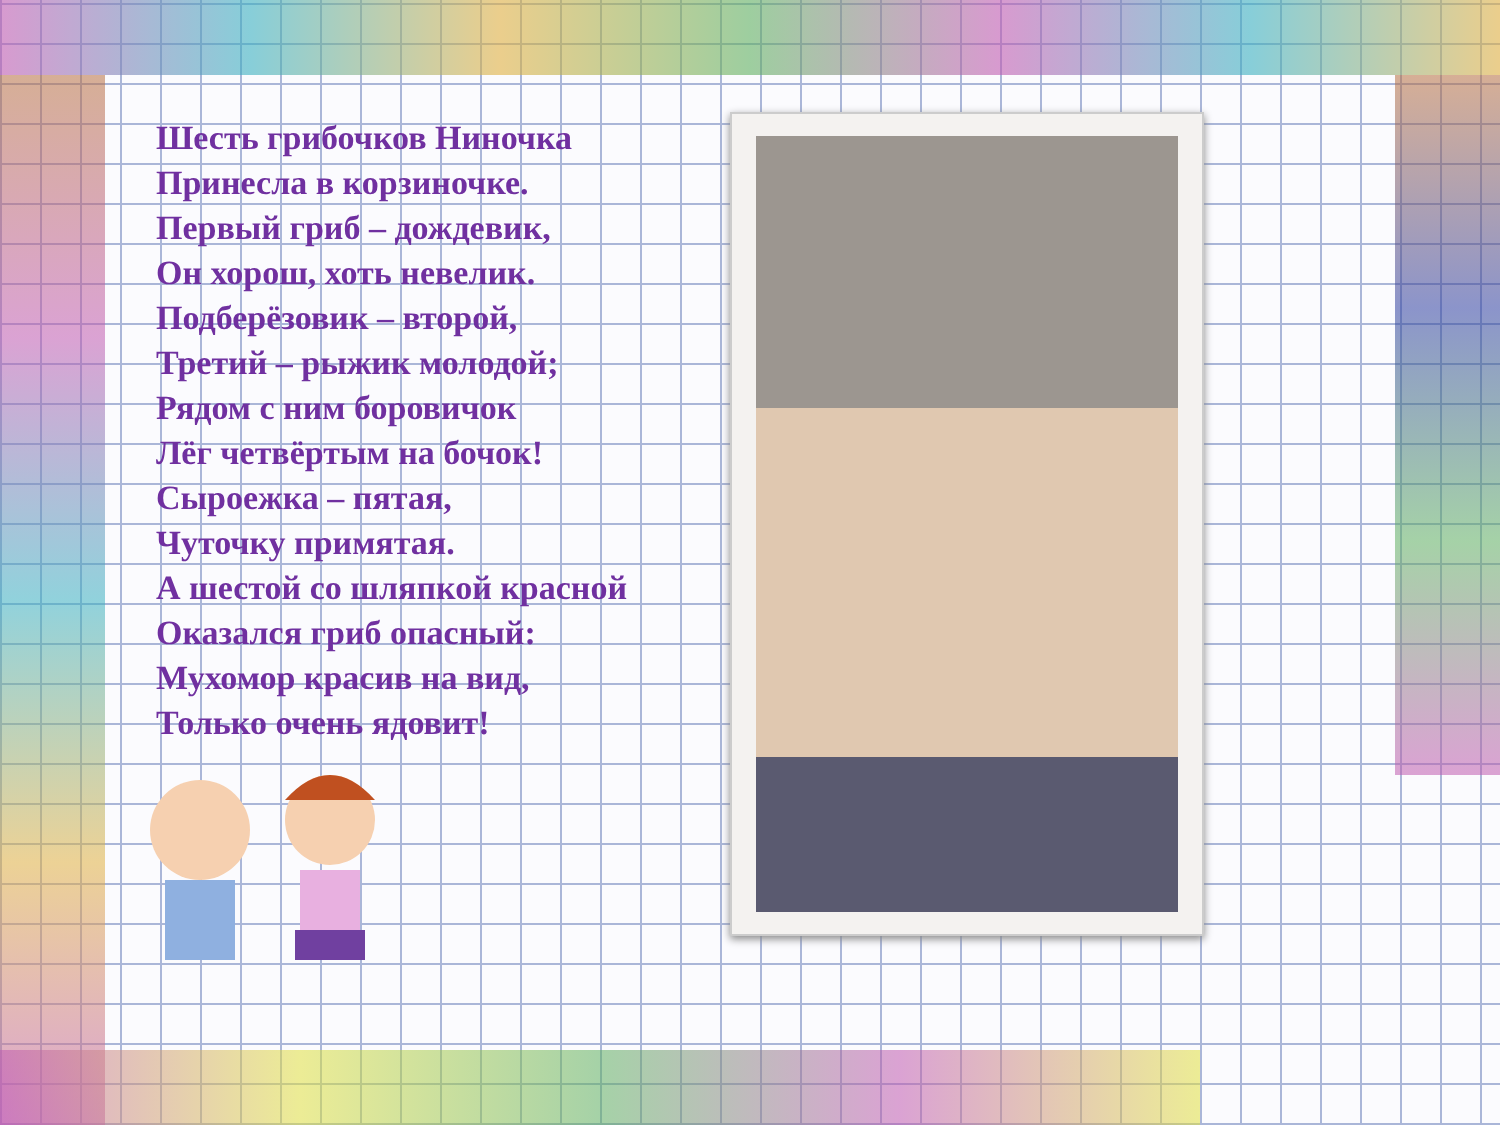Шесть грибочков Ниночка
Принесла в корзиночке.
Первый гриб – дождевик,
Он хорош, хоть невелик.
Подберёзовик – второй,
Третий – рыжик молодой;
Рядом с ним боровичок
Лёг четвёртым на бочок!
Сыроежка – пятая,
Чуточку примятая.
А шестой со шляпкой красной
Оказался гриб опасный:
Мухомор красив на вид,
Только очень ядовит!